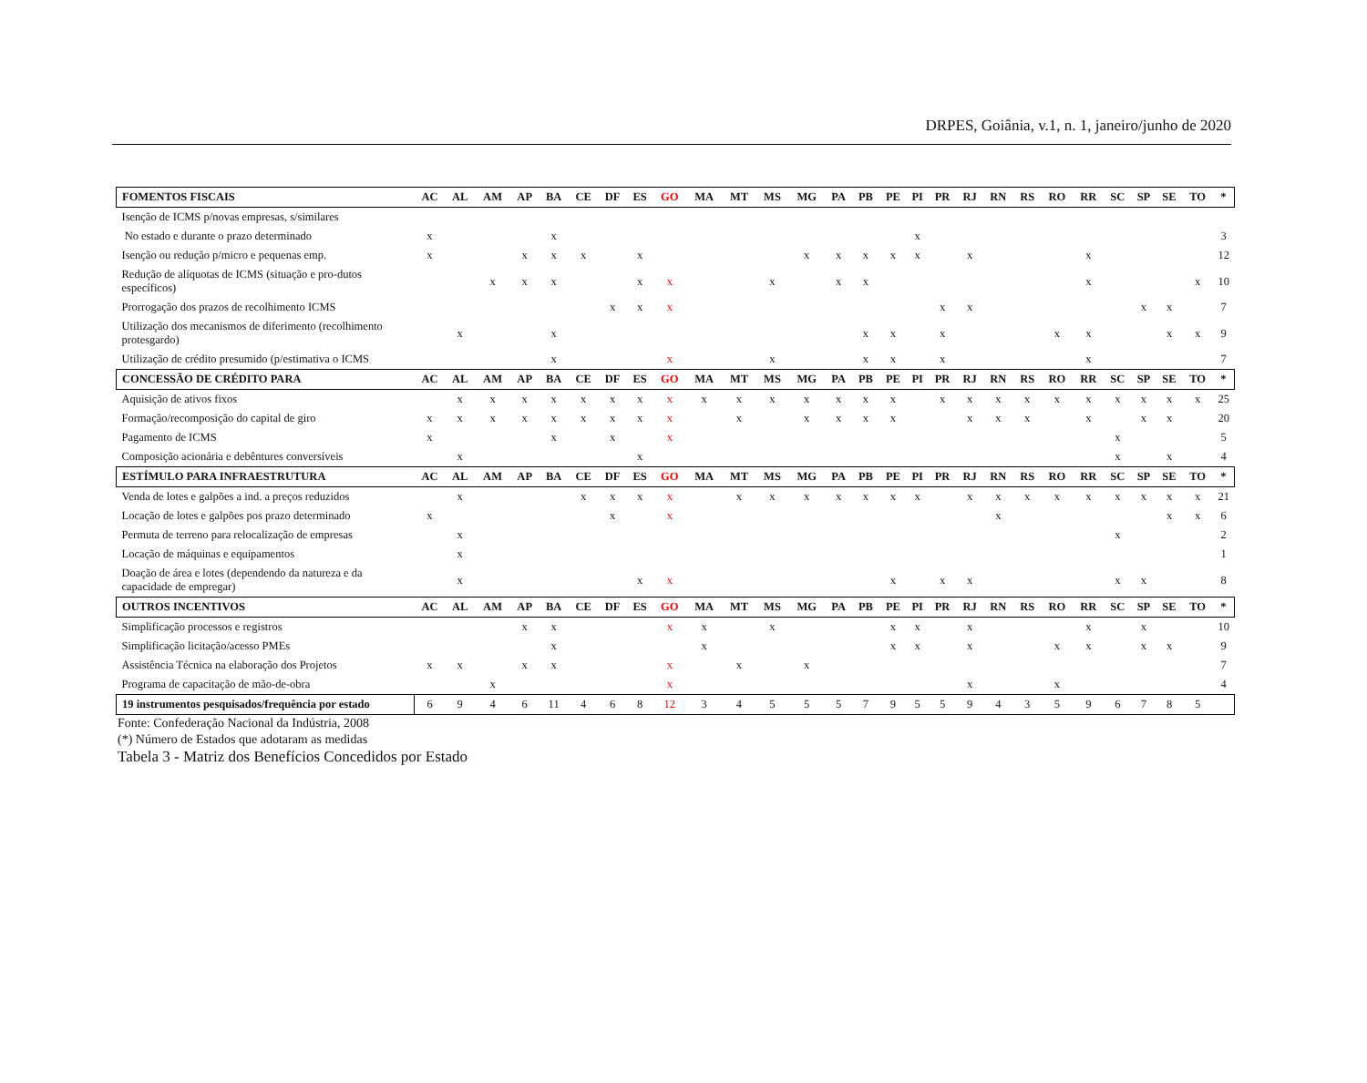DRPES, Goiânia, v.1, n. 1, janeiro/junho de 2020
| FOMENTOS FISCAIS | AC | AL | AM | AP | BA | CE | DF | ES | GO | MA | MT | MS | MG | PA | PB | PE | PI | PR | RJ | RN | RS | RO | RR | SC | SP | SE | TO | * |
| --- | --- | --- | --- | --- | --- | --- | --- | --- | --- | --- | --- | --- | --- | --- | --- | --- | --- | --- | --- | --- | --- | --- | --- | --- | --- | --- | --- | --- |
| Isenção de ICMS p/novas empresas, s/similares | | | | | | | | | | | | | | | | | | | | | | | | | | | | |
| No estado e durante o prazo determinado | x | | | | x | | | | | | | | | | | | x | | | | | | | | | | | 3 |
| Isenção ou redução p/micro e pequenas emp. | x | | | x | x | x | | x | | | | | x | x | x | x | x | | x | | | | x | | | | | 12 |
| Redução de alíquotas de ICMS (situação e pro-dutos específicos) | | | x | x | x | | | x | x | | | x | | x | x | | | | | | | | x | | | | x | 10 |
| Prorrogação dos prazos de recolhimento ICMS | | | | | | | x | x | x | | | | | | | | | x | x | | | | | | x | x | | 7 |
| Utilização dos mecanismos de diferimento (recolhimento protesgardo) | | x | | | x | | | | | | | | | | x | x | | x | | | | x | x | | | x | x | 9 |
| Utilização de crédito presumido (p/estimativa o ICMS | | | | | x | | | | x | | | x | | | x | x | | x | | | | | x | | | | | 7 |
| CONCESSÃO DE CRÉDITO PARA | AC | AL | AM | AP | BA | CE | DF | ES | GO | MA | MT | MS | MG | PA | PB | PE | PI | PR | RJ | RN | RS | RO | RR | SC | SP | SE | TO | * |
| Aquisição de ativos fixos | | x | x | x | x | x | x | x | x | x | x | x | x | x | x | x | | x | x | x | x | x | x | x | x | x | x | 25 |
| Formação/recomposição do capital de giro | x | x | x | x | x | x | x | x | x | | x | | x | x | x | x | | | x | x | x | | x | | x | x | | 20 |
| Pagamento de ICMS | x | | | | x | | x | | x | | | | | | | | | | | | | | | x | | | | 5 |
| Composição acionária e debêntures conversíveis | | x | | | | | | x | | | | | | | | | | | | | | | | x | | x | | 4 |
| ESTÍMULO PARA INFRAESTRUTURA | AC | AL | AM | AP | BA | CE | DF | ES | GO | MA | MT | MS | MG | PA | PB | PE | PI | PR | RJ | RN | RS | RO | RR | SC | SP | SE | TO | * |
| Venda de lotes e galpões a ind. a preços reduzidos | | x | | | | x | x | x | x | | x | x | x | x | x | x | x | | x | x | x | x | x | x | x | x | x | 21 |
| Locação de lotes e galpões pos prazo determinado | x | | | | | | x | | x | | | | | | | | | | | x | | | | | | x | x | 6 |
| Permuta de terreno para relocalização de empresas | | x | | | | | | | | | | | | | | | | | | | | | | x | | | | 2 |
| Locação de máquinas e equipamentos | | x | | | | | | | | | | | | | | | | | | | | | | | | | | 1 |
| Doação de área e lotes (dependendo da natureza e da capacidade de empregar) | | x | | | | | | x | x | | | | | | | x | | x | x | | | | | x | x | | | 8 |
| OUTROS INCENTIVOS | AC | AL | AM | AP | BA | CE | DF | ES | GO | MA | MT | MS | MG | PA | PB | PE | PI | PR | RJ | RN | RS | RO | RR | SC | SP | SE | TO | * |
| Simplificação processos e registros | | | | x | x | | | | x | x | | x | | | | x | x | | x | | | | x | | x | | | 10 |
| Simplificação licitação/acesso PMEs | | | | | x | | | | | x | | | | | | x | x | | x | | | x | x | | x | x | | 9 |
| Assistência Técnica na elaboração dos Projetos | x | x | | x | x | | | | x | | x | | x | | | | | | | | | | | | | | | 7 |
| Programa de capacitação de mão-de-obra | | | x | | | | | | x | | | | | | | | | | x | | | x | | | | | | 4 |
| 19 instrumentos pesquisados/frequência por estado | 6 | 9 | 4 | 6 | 11 | 4 | 6 | 8 | 12 | 3 | 4 | 5 | 5 | 5 | 7 | 9 | 5 | 5 | 9 | 4 | 3 | 5 | 9 | 6 | 7 | 8 | 5 | |
Fonte: Confederação Nacional da Indústria, 2008
(*) Número de Estados que adotaram as medidas
Tabela 3 - Matriz dos Benefícios Concedidos por Estado